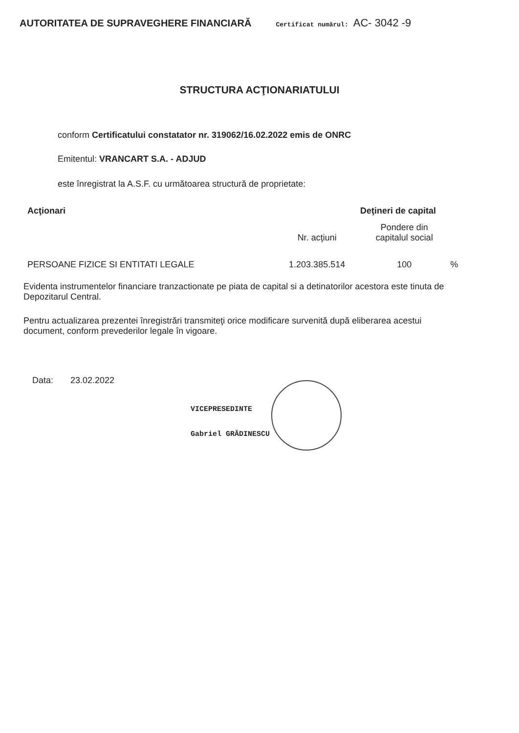AUTORITATEA DE SUPRAVEGHERE FINANCIARĂ Certificat numărul: AC- 3042 -9
STRUCTURA ACŢIONARIATULUI
conform Certificatului constatator nr. 319062/16.02.2022 emis de ONRC
Emitentul: VRANCART S.A. - ADJUD
este înregistrat la A.S.F. cu următoarea structură de proprietate:
| Acţionari | Deţineri de capital | | |
| --- | --- | --- | --- |
| | Nr. acţiuni | Pondere din capitalul social | |
| PERSOANE FIZICE SI ENTITATI LEGALE | 1.203.385.514 | 100 | % |
Evidenta instrumentelor financiare tranzactionate pe piata de capital si a detinatorilor acestora este tinuta de Depozitarul Central.
Pentru actualizarea prezentei înregistrări transmiteţi orice modificare survenită după eliberarea acestui document, conform prevederilor legale în vigoare.
Data: 23.02.2022
VICEPRESEDINTE
Gabriel GRĂDINESCU